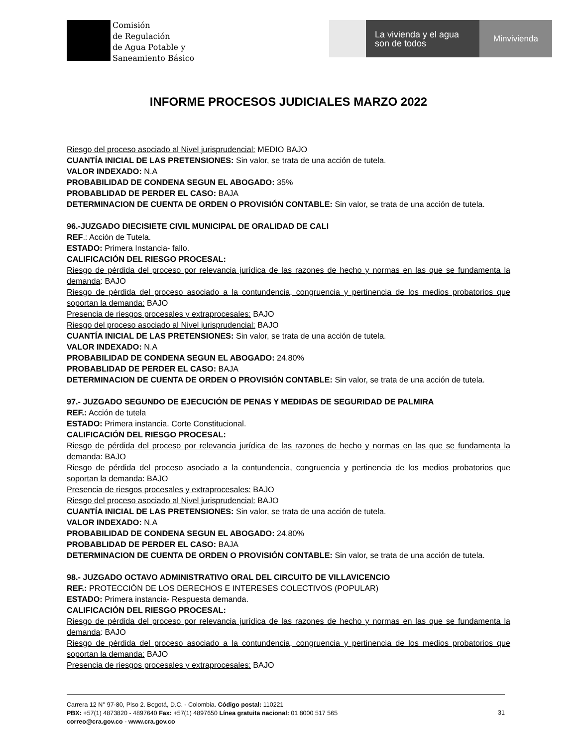Comisión
de Regulación
de Agua Potable y
Saneamiento Básico
La vivienda y el agua
son de todos
Minvivienda
INFORME PROCESOS JUDICIALES MARZO 2022
Riesgo del proceso asociado al Nivel jurisprudencial: MEDIO BAJO
CUANTÍA INICIAL DE LAS PRETENSIONES: Sin valor, se trata de una acción de tutela.
VALOR INDEXADO: N.A
PROBABILIDAD DE CONDENA SEGUN EL ABOGADO: 35%
PROBABLIDAD DE PERDER EL CASO: BAJA
DETERMINACION DE CUENTA DE ORDEN O PROVISIÓN CONTABLE: Sin valor, se trata de una acción de tutela.
96.-JUZGADO DIECISIETE CIVIL MUNICIPAL DE ORALIDAD DE CALI
REF.: Acción de Tutela.
ESTADO: Primera Instancia- fallo.
CALIFICACIÓN DEL RIESGO PROCESAL:
Riesgo de pérdida del proceso por relevancia jurídica de las razones de hecho y normas en las que se fundamenta la demanda: BAJO
Riesgo de pérdida del proceso asociado a la contundencia, congruencia y pertinencia de los medios probatorios que soportan la demanda: BAJO
Presencia de riesgos procesales y extraprocesales: BAJO
Riesgo del proceso asociado al Nivel jurisprudencial: BAJO
CUANTÍA INICIAL DE LAS PRETENSIONES: Sin valor, se trata de una acción de tutela.
VALOR INDEXADO: N.A
PROBABILIDAD DE CONDENA SEGUN EL ABOGADO: 24.80%
PROBABLIDAD DE PERDER EL CASO: BAJA
DETERMINACION DE CUENTA DE ORDEN O PROVISIÓN CONTABLE: Sin valor, se trata de una acción de tutela.
97.- JUZGADO SEGUNDO DE EJECUCIÓN DE PENAS Y MEDIDAS DE SEGURIDAD DE PALMIRA
REF.: Acción de tutela
ESTADO: Primera instancia. Corte Constitucional.
CALIFICACIÓN DEL RIESGO PROCESAL:
Riesgo de pérdida del proceso por relevancia jurídica de las razones de hecho y normas en las que se fundamenta la demanda: BAJO
Riesgo de pérdida del proceso asociado a la contundencia, congruencia y pertinencia de los medios probatorios que soportan la demanda: BAJO
Presencia de riesgos procesales y extraprocesales: BAJO
Riesgo del proceso asociado al Nivel jurisprudencial: BAJO
CUANTÍA INICIAL DE LAS PRETENSIONES: Sin valor, se trata de una acción de tutela.
VALOR INDEXADO: N.A
PROBABILIDAD DE CONDENA SEGUN EL ABOGADO: 24.80%
PROBABLIDAD DE PERDER EL CASO: BAJA
DETERMINACION DE CUENTA DE ORDEN O PROVISIÓN CONTABLE: Sin valor, se trata de una acción de tutela.
98.- JUZGADO OCTAVO ADMINISTRATIVO ORAL DEL CIRCUITO DE VILLAVICENCIO
REF.: PROTECCIÓN DE LOS DERECHOS E INTERESES COLECTIVOS (POPULAR)
ESTADO: Primera instancia- Respuesta demanda.
CALIFICACIÓN DEL RIESGO PROCESAL:
Riesgo de pérdida del proceso por relevancia jurídica de las razones de hecho y normas en las que se fundamenta la demanda: BAJO
Riesgo de pérdida del proceso asociado a la contundencia, congruencia y pertinencia de los medios probatorios que soportan la demanda: BAJO
Presencia de riesgos procesales y extraprocesales: BAJO
Carrera 12 N° 97-80, Piso 2. Bogotá, D.C. - Colombia. Código postal: 110221
PBX: +57(1) 4873820 - 4897640 Fax: +57(1) 4897650 Línea gratuita nacional: 01 8000 517 565
correo@cra.gov.co - www.cra.gov.co
31